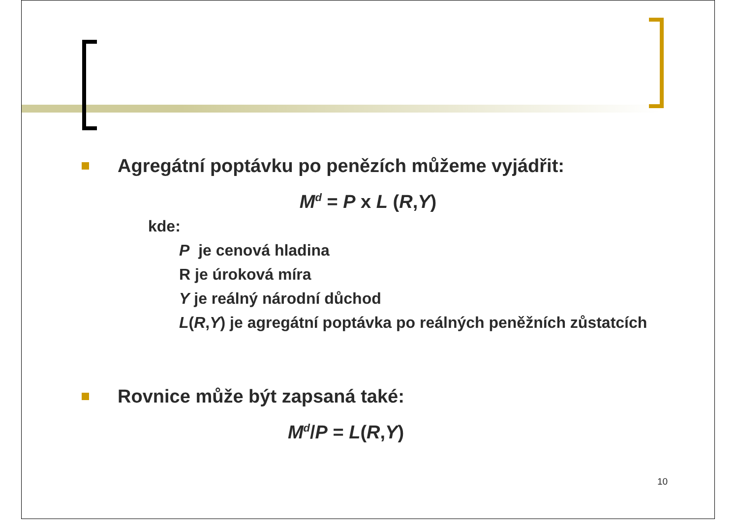Agregátní poptávku po penězích můžeme vyjádřit:
M<sup>d</sup> = P x L (R,Y)
kde:
P je cenová hladina
R je úroková míra
Y je reálný národní důchod
L(R,Y) je agregátní poptávka po reálných peněžních zůstatcích
Rovnice může být zapsaná také:
M<sup>d</sup>/P = L(R,Y)
10